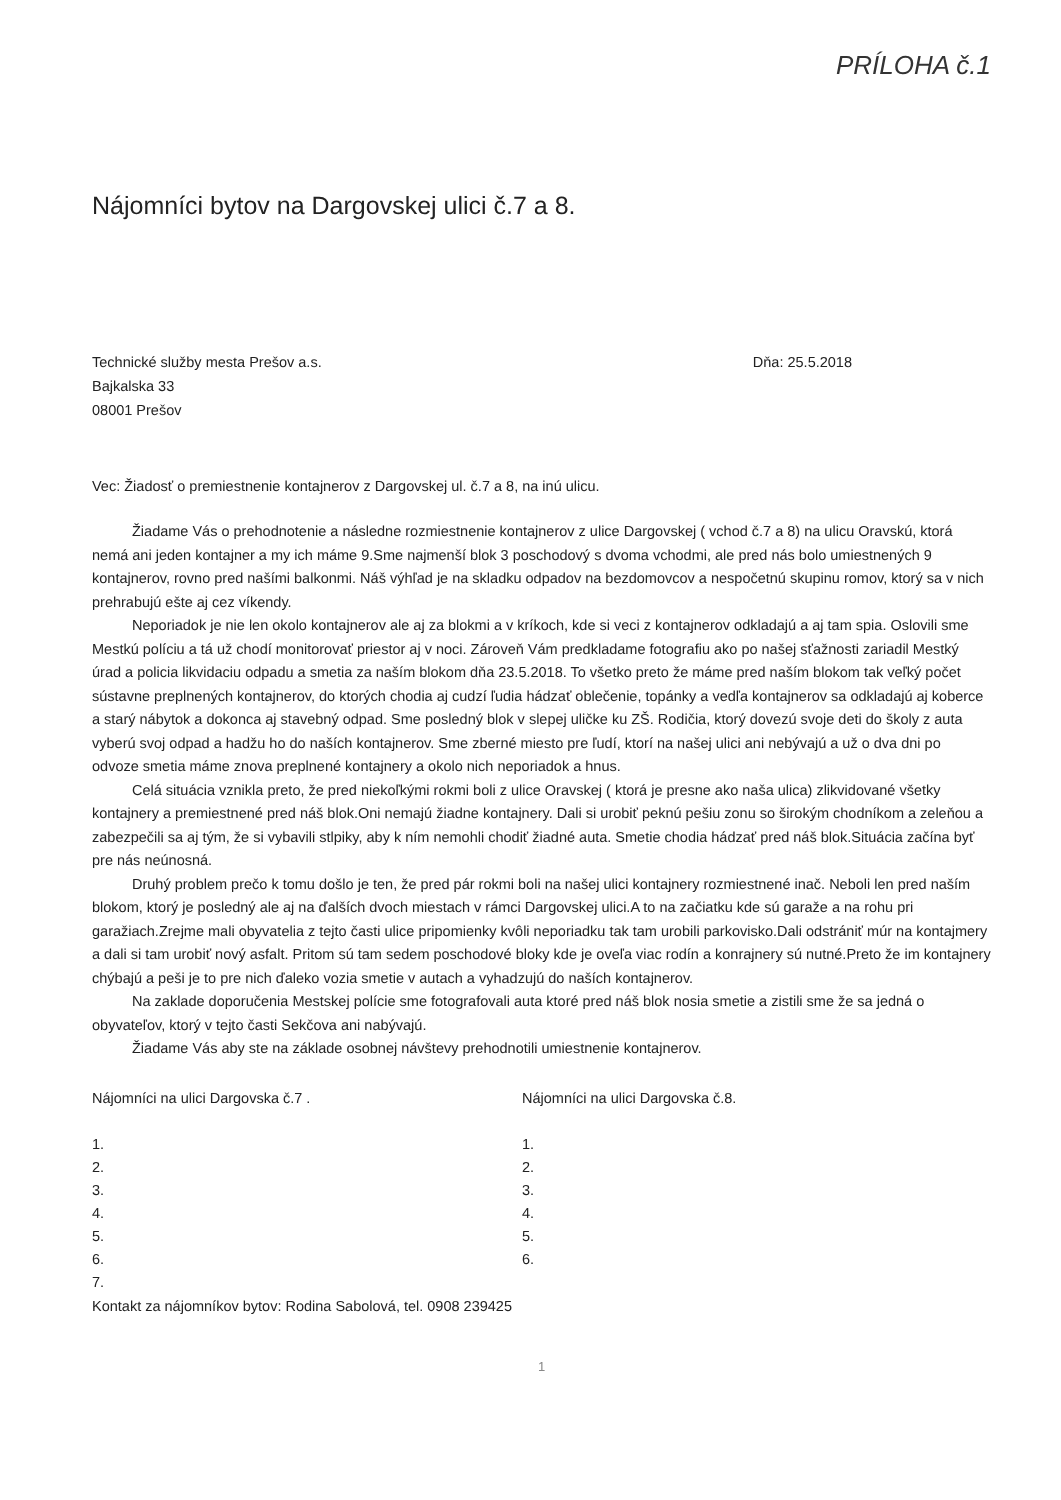PRÍLOHA č.1
Nájomníci bytov na Dargovskej ulici č.7 a 8.
Technické služby mesta Prešov a.s.
Bajkalska 33
08001 Prešov
Dňa: 25.5.2018
Vec: Žiadosť o premiestnenie kontajnerov z Dargovskej ul. č.7 a 8, na inú ulicu.
Žiadame Vás o prehodnotenie a následne rozmiestnenie kontajnerov z ulice Dargovskej ( vchod č.7 a 8) na ulicu Oravskú, ktorá nemá ani jeden kontajner a my ich máme 9.Sme najmenší blok 3 poschodový s dvoma vchodmi, ale pred nás bolo umiestnených 9 kontajnerov, rovno pred našími balkonmi. Náš výhľad je na skladku odpadov na bezdomovcov a nespočetnú skupinu romov, ktorý sa v nich prehrabujú ešte aj cez víkendy.
Neporiadok je nie len okolo kontajnerov ale aj za blokmi a v kríkoch, kde si veci z kontajnerov odkladajú a aj tam spia. Oslovili sme Mestkú políciu a tá už chodí monitorovať priestor aj v noci. Zároveň Vám predkladame fotografiu ako po našej sťažnosti zariadil Mestký úrad a policia likvidaciu odpadu a smetia za naším blokom dňa 23.5.2018. To všetko preto že máme pred naším blokom tak veľký počet sústavne preplnených kontajnerov, do ktorých chodia aj cudzí ľudia hádzať oblečenie, topánky a vedľa kontajnerov sa odkladajú aj koberce a starý nábytok a dokonca aj stavebný odpad. Sme posledný blok v slepej uličke ku ZŠ. Rodičia, ktorý dovezú svoje deti do školy z auta vyberú svoj odpad a hadžu ho do naších kontajnerov. Sme zberné miesto pre ľudí, ktorí na našej ulici ani nebývajú a už o dva dni po odvoze smetia máme znova preplnené kontajnery a okolo nich neporiadok a hnus.
Celá situácia vznikla preto, že pred niekoľkými rokmi boli z ulice Oravskej ( ktorá je presne ako naša ulica) zlikvidované všetky kontajnery a premiestnené pred náš blok.Oni nemajú žiadne kontajnery. Dali si urobiť peknú pešiu zonu so širokým chodníkom a zeleňou a zabezpečili sa aj tým, že si vybavili stlpiky, aby k ním nemohli chodiť žiadné auta. Smetie chodia hádzať pred náš blok.Situácia začína byť pre nás neúnosná.
Druhý problem prečo k tomu došlo je ten, že pred pár rokmi boli na našej ulici kontajnery rozmiestnené inač. Neboli len pred naším blokom, ktorý je posledný ale aj na ďalších dvoch miestach v rámci Dargovskej ulici.A to na začiatku kde sú garaže a na rohu pri garažiach.Zrejme mali obyvatelia z tejto časti ulice pripomienky kvôli neporiadku tak tam urobili parkovisko.Dali odstrániť múr na kontajmery a dali si tam urobiť nový asfalt. Pritom sú tam sedem poschodové bloky kde je oveľa viac rodín a konrajnery sú nutné.Preto že im kontajnery chýbajú a peši je to pre nich ďaleko vozia smetie v autach a vyhadzujú do naších kontajnerov.
Na zaklade doporučenia Mestskej polície sme fotografovali auta ktoré pred náš blok nosia smetie a zistili sme že sa jedná o obyvateľov, ktorý v tejto časti Sekčova ani nabývajú.
Žiadame Vás aby ste na základe osobnej návštevy prehodnotili umiestnenie kontajnerov.
Nájomníci na ulici Dargovska č.7 .
1.
2.
3.
4.
5.
6.
7.
Nájomníci na ulici Dargovska č.8.
1.
2.
3.
4.
5.
6.
Kontakt za nájomníkov bytov: Rodina Sabolová, tel. 0908 239425
1